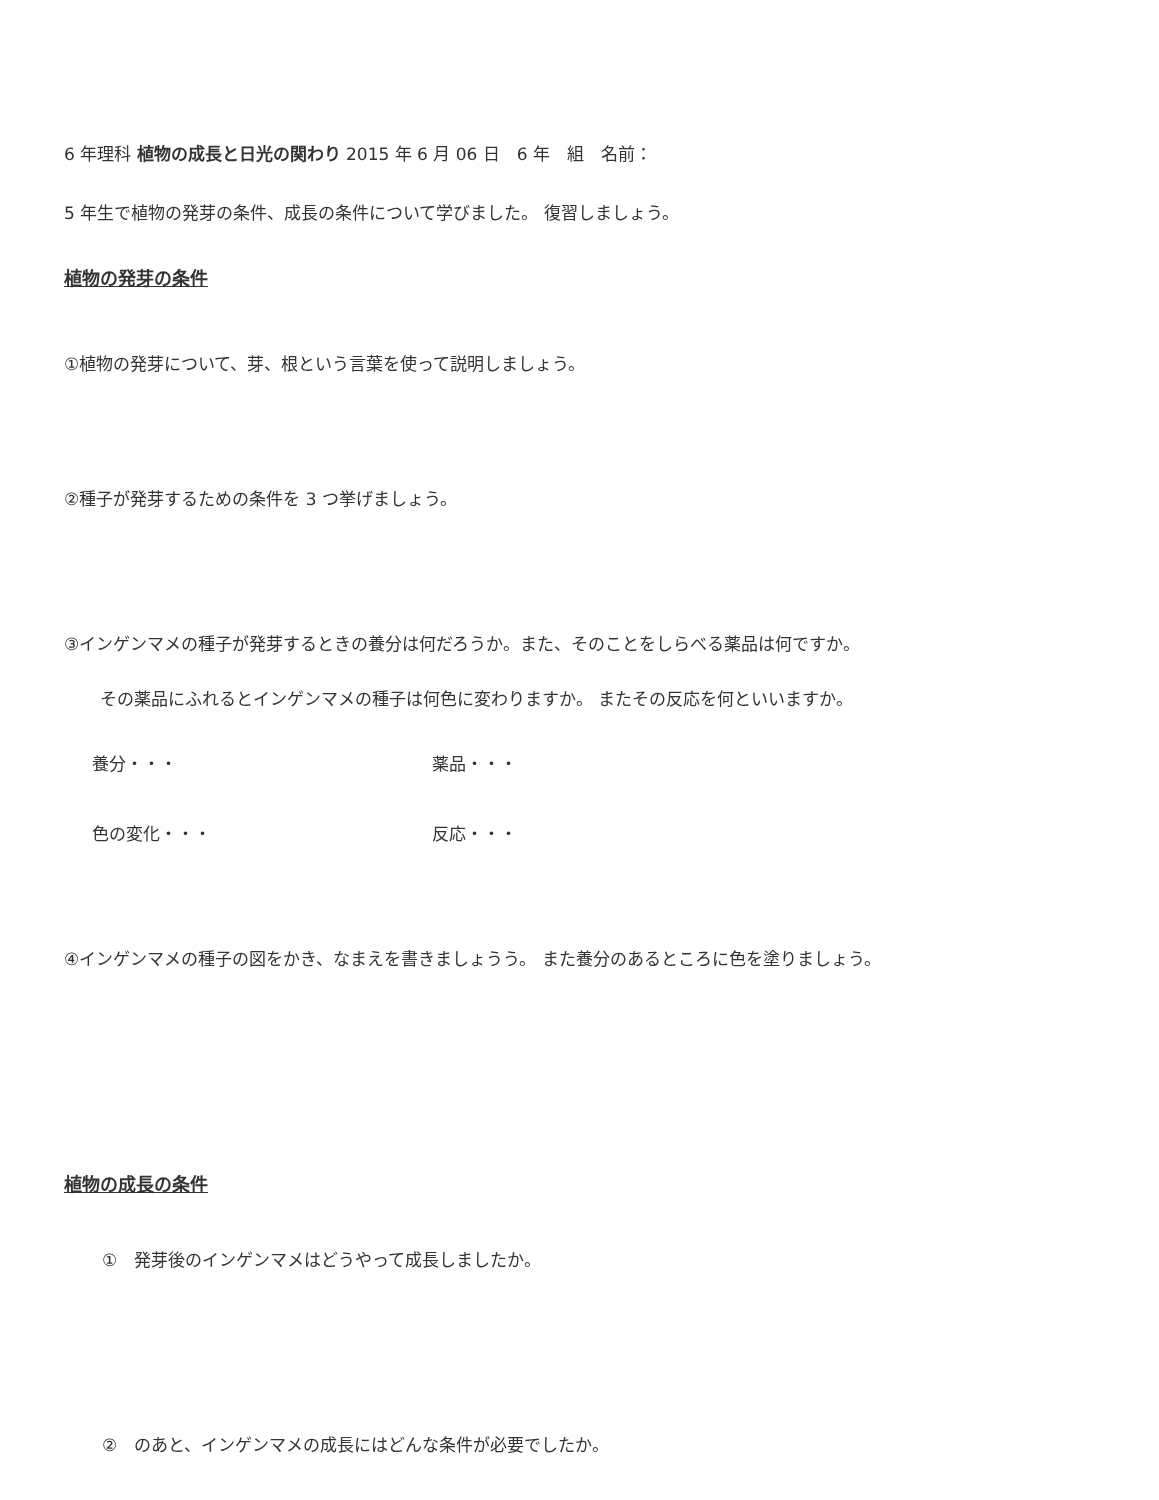6 年理科 植物の成長と日光の関わり 2015 年 6 月 06 日　6 年　組　名前：
5 年生で植物の発芽の条件、成長の条件について学びました。 復習しましょう。
植物の発芽の条件
①植物の発芽について、芽、根という言葉を使って説明しましょう。
②種子が発芽するための条件を 3 つ挙げましょう。
③インゲンマメの種子が発芽するときの養分は何だろうか。また、そのことをしらべる薬品は何ですか。
その薬品にふれるとインゲンマメの種子は何色に変わりますか。 またその反応を何といいますか。
養分・・・ 薬品・・・
色の変化・・・ 反応・・・
④インゲンマメの種子の図をかき、なまえを書きましょうう。 また養分のあるところに色を塗りましょう。
植物の成長の条件
①　発芽後のインゲンマメはどうやって成長しましたか。
②　のあと、インゲンマメの成長にはどんな条件が必要でしたか。